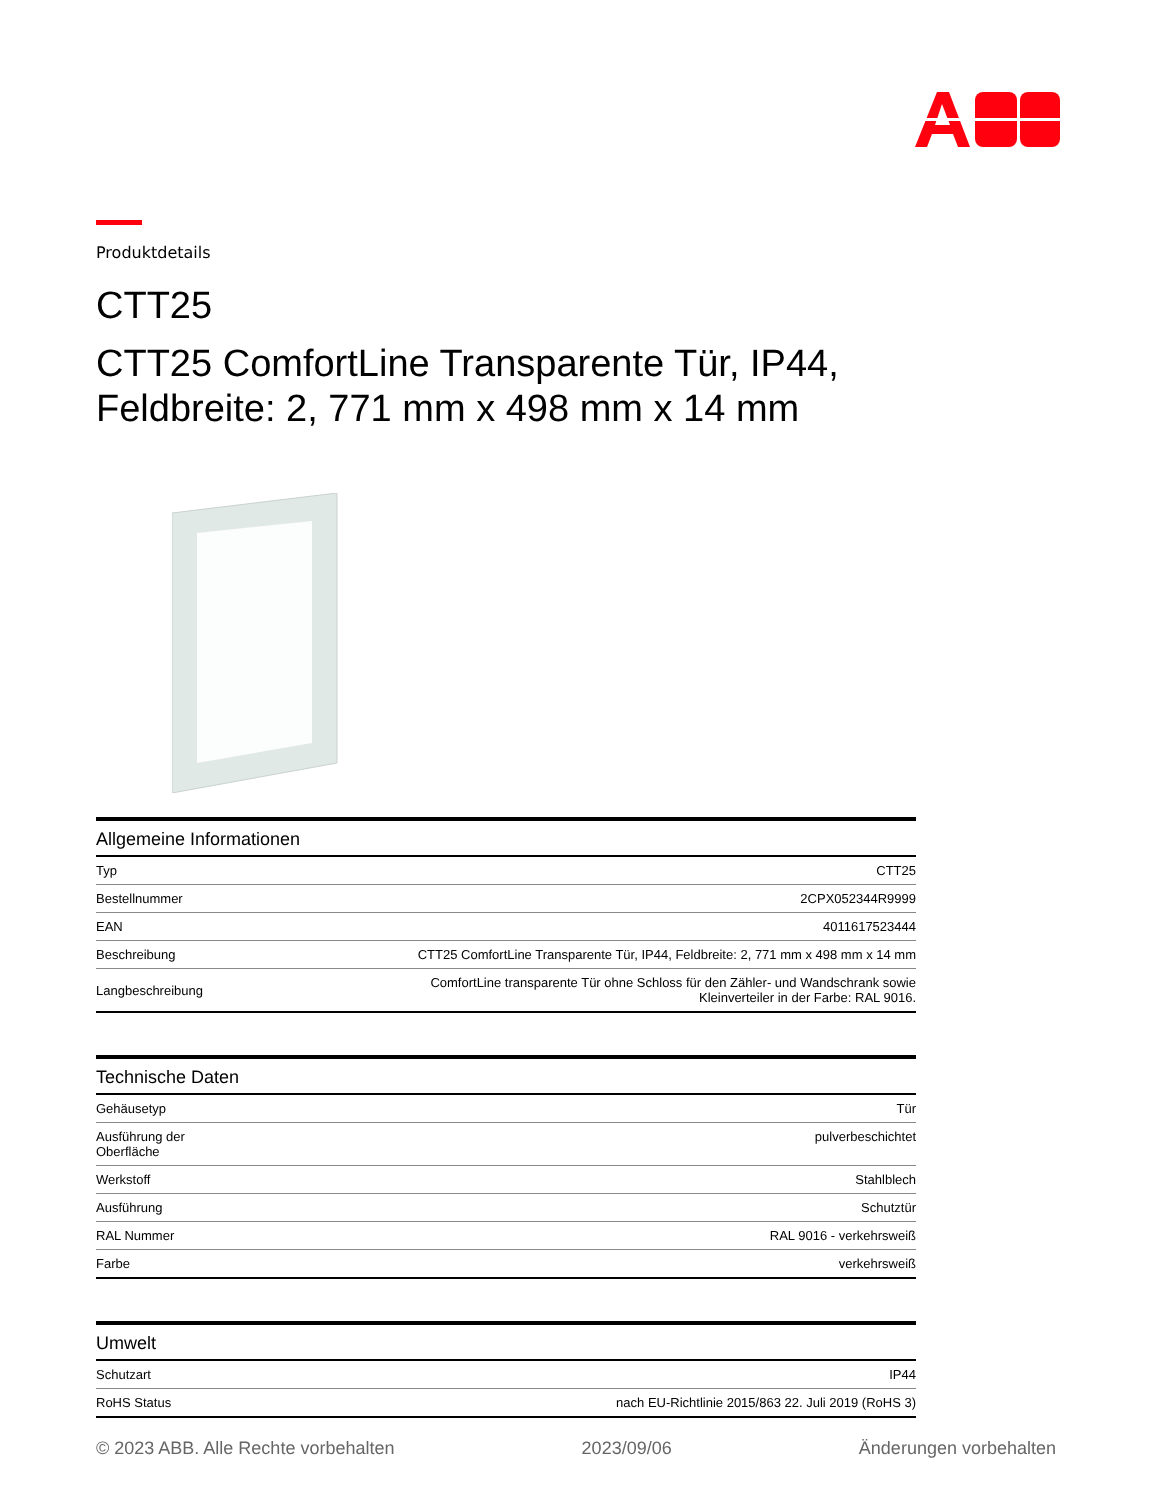Produktdetails
CTT25
CTT25 ComfortLine Transparente Tür, IP44, Feldbreite: 2, 771 mm x 498 mm x 14 mm
| Allgemeine Informationen | |
| --- | --- |
| Typ | CTT25 |
| Bestellnummer | 2CPX052344R9999 |
| EAN | 4011617523444 |
| Beschreibung | CTT25 ComfortLine Transparente Tür, IP44, Feldbreite: 2, 771 mm x 498 mm x 14 mm |
| Langbeschreibung | ComfortLine transparente Tür ohne Schloss für den Zähler- und Wandschrank sowie Kleinverteiler in der Farbe: RAL 9016. |
| Technische Daten | |
| --- | --- |
| Gehäusetyp | Tür |
| Ausführung der Oberfläche | pulverbeschichtet |
| Werkstoff | Stahlblech |
| Ausführung | Schutztür |
| RAL Nummer | RAL 9016 - verkehrsweiß |
| Farbe | verkehrsweiß |
| Umwelt | |
| --- | --- |
| Schutzart | IP44 |
| RoHS Status | nach EU-Richtlinie 2015/863 22. Juli 2019 (RoHS 3) |
© 2023 ABB. Alle Rechte vorbehalten 2023/09/06 Änderungen vorbehalten